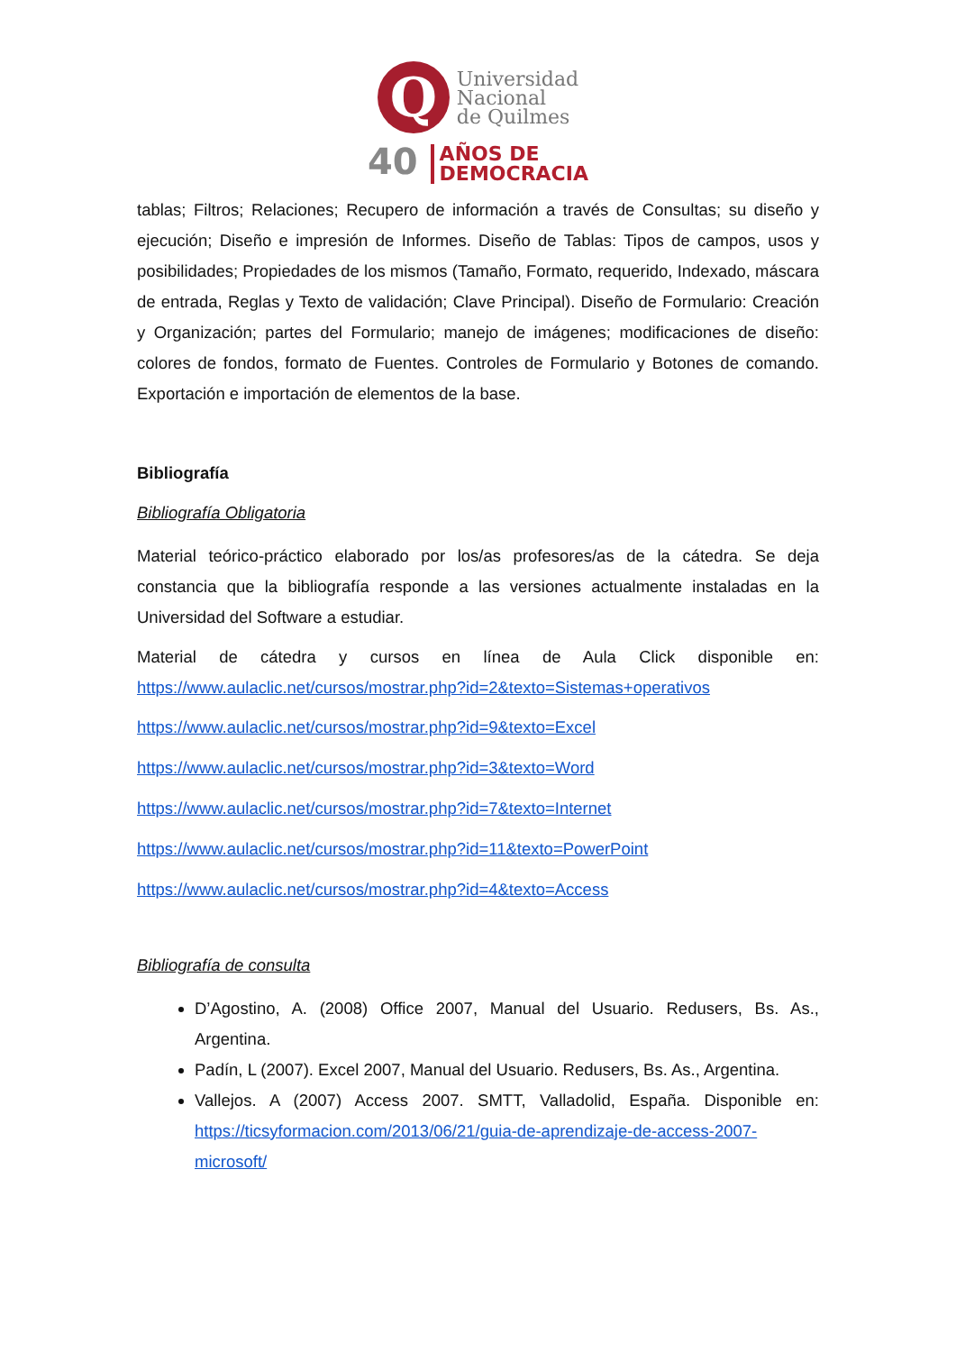Q
Universidad
Nacional
de Quilmes
40 AÑOS DE
DEMOCRACIA
tablas; Filtros; Relaciones; Recupero de información a través de Consultas; su diseño y ejecución; Diseño e impresión de Informes. Diseño de Tablas: Tipos de campos, usos y posibilidades; Propiedades de los mismos (Tamaño, Formato, requerido, Indexado, máscara de entrada, Reglas y Texto de validación; Clave Principal). Diseño de Formulario: Creación y Organización; partes del Formulario; manejo de imágenes; modificaciones de diseño: colores de fondos, formato de Fuentes. Controles de Formulario y Botones de comando. Exportación e importación de elementos de la base.
Bibliografía
Bibliografía Obligatoria
Material teórico-práctico elaborado por los/as profesores/as de la cátedra. Se deja constancia que la bibliografía responde a las versiones actualmente instaladas en la Universidad del Software a estudiar.
Material de cátedra y cursos en línea de Aula Click disponible en: https://www.aulaclic.net/cursos/mostrar.php?id=2&texto=Sistemas+operativos
https://www.aulaclic.net/cursos/mostrar.php?id=9&texto=Excel
https://www.aulaclic.net/cursos/mostrar.php?id=3&texto=Word
https://www.aulaclic.net/cursos/mostrar.php?id=7&texto=Internet
https://www.aulaclic.net/cursos/mostrar.php?id=11&texto=PowerPoint
https://www.aulaclic.net/cursos/mostrar.php?id=4&texto=Access
Bibliografía de consulta
D’Agostino, A. (2008) Office 2007, Manual del Usuario. Redusers, Bs. As., Argentina.
Padín, L (2007). Excel 2007, Manual del Usuario. Redusers, Bs. As., Argentina.
Vallejos. A (2007) Access 2007. SMTT, Valladolid, España. Disponible en: https://ticsyformacion.com/2013/06/21/guia-de-aprendizaje-de-access-2007-microsoft/